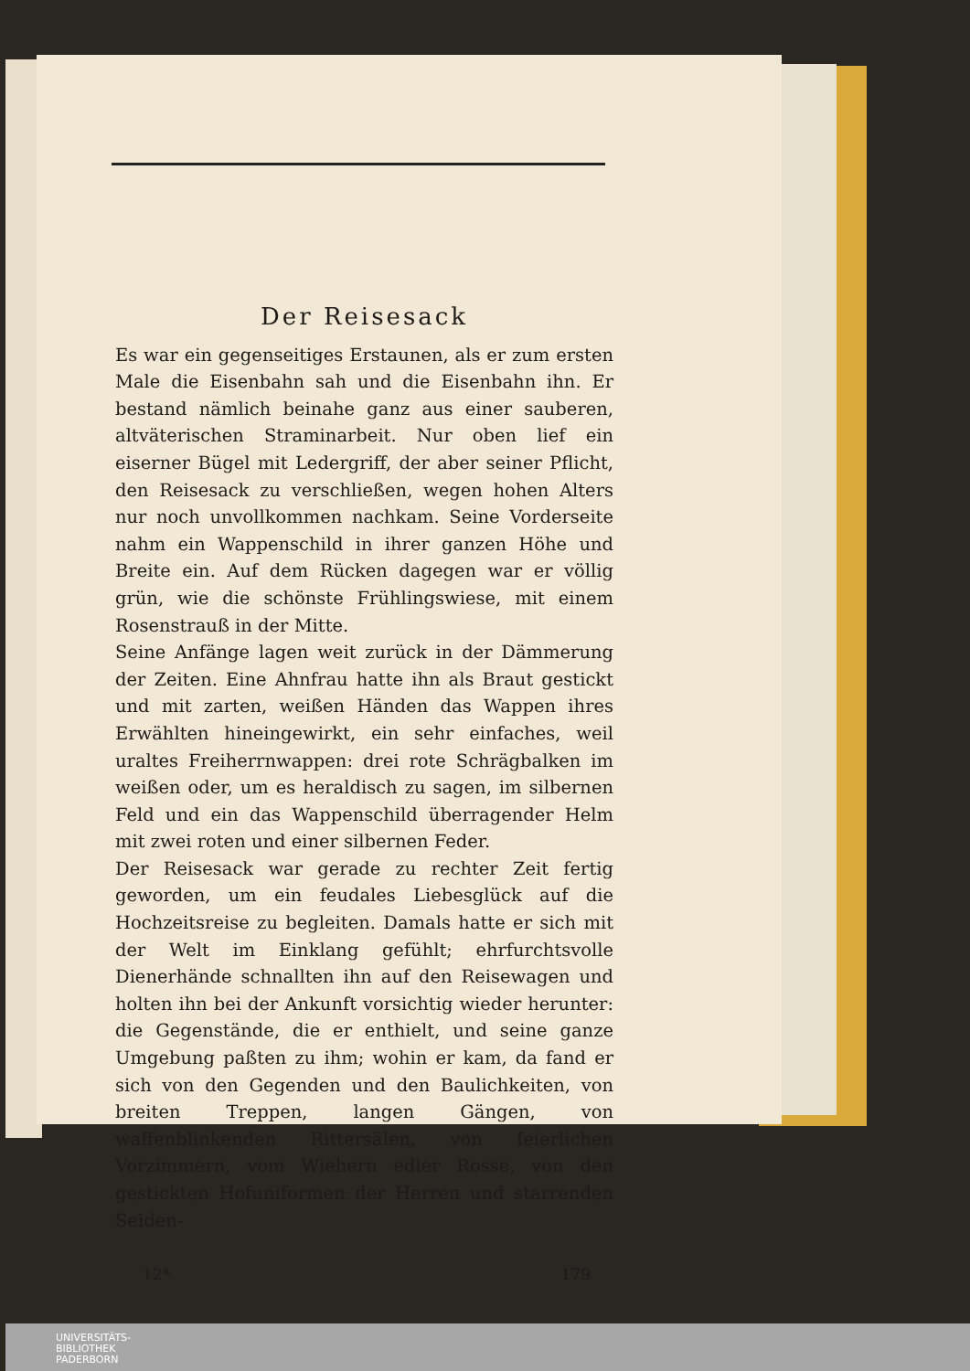Der Reisesack
Es war ein gegenseitiges Erstaunen, als er zum ersten Male die Eisenbahn sah und die Eisenbahn ihn. Er bestand nämlich beinahe ganz aus einer sauberen, altväterischen Straminarbeit. Nur oben lief ein eiserner Bügel mit Ledergriff, der aber seiner Pflicht, den Reisesack zu verschließen, wegen hohen Alters nur noch unvollkommen nachkam. Seine Vorderseite nahm ein Wappenschild in ihrer ganzen Höhe und Breite ein. Auf dem Rücken dagegen war er völlig grün, wie die schönste Frühlingswiese, mit einem Rosenstrauß in der Mitte.
Seine Anfänge lagen weit zurück in der Dämmerung der Zeiten. Eine Ahnfrau hatte ihn als Braut gestickt und mit zarten, weißen Händen das Wappen ihres Erwählten hineingewirkt, ein sehr einfaches, weil uraltes Freiherrnwappen: drei rote Schrägbalken im weißen oder, um es heraldisch zu sagen, im silbernen Feld und ein das Wappenschild überragender Helm mit zwei roten und einer silbernen Feder.
Der Reisesack war gerade zu rechter Zeit fertig geworden, um ein feudales Liebesglück auf die Hochzeitsreise zu begleiten. Damals hatte er sich mit der Welt im Einklang gefühlt; ehrfurchtsvolle Dienerhände schnallten ihn auf den Reisewagen und holten ihn bei der Ankunft vorsichtig wieder herunter: die Gegenstände, die er enthielt, und seine ganze Umgebung paßten zu ihm; wohin er kam, da fand er sich von den Gegenden und den Baulichkeiten, von breiten Treppen, langen Gängen, von waffenblinkenden Rittersälen, von feierlichen Vorzimmern, vom Wiehern edler Rosse, von den gestickten Hofuniformen der Herren und starrenden Seiden-
12* 179
UNIVERSITÄTS-
BIBLIOTHEK
PADERBORN